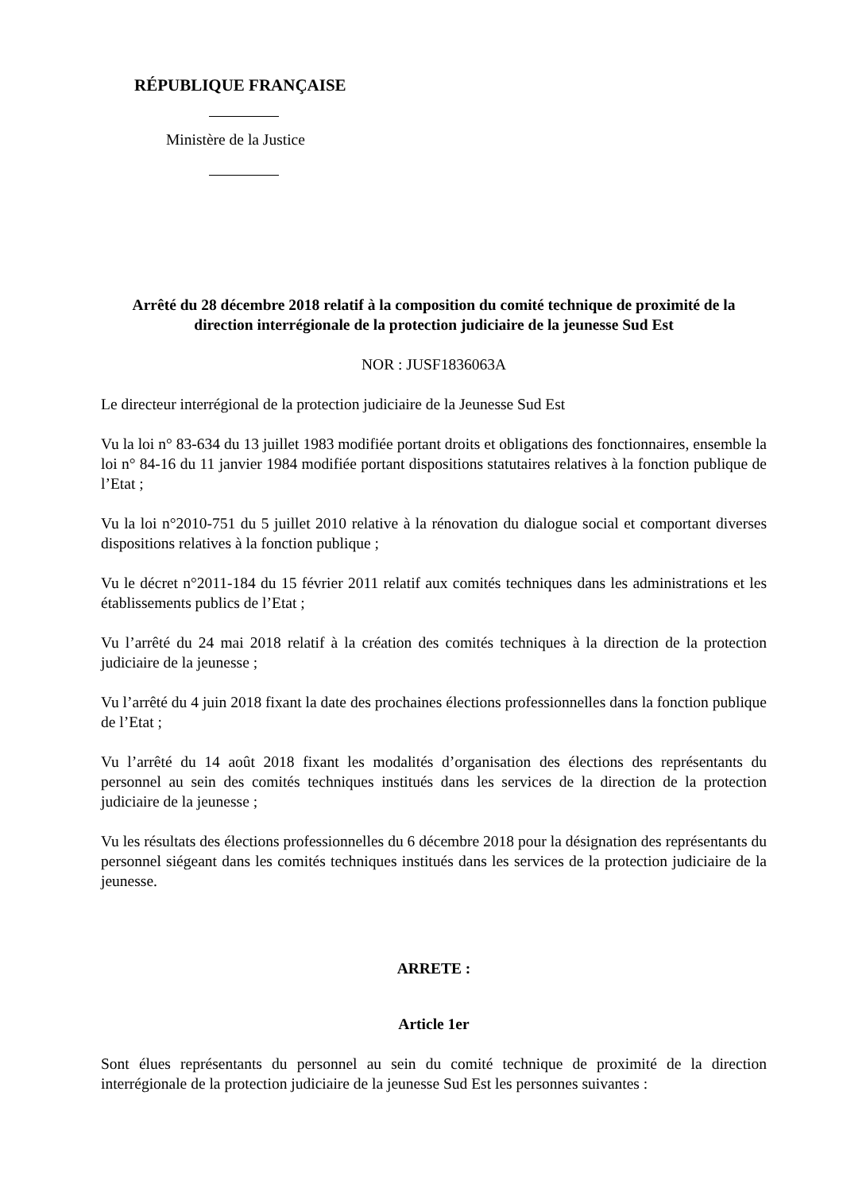RÉPUBLIQUE FRANÇAISE
Ministère de la Justice
Arrêté du 28 décembre 2018 relatif à la composition du comité technique de proximité de la direction interrégionale de la protection judiciaire de la jeunesse Sud Est
NOR : JUSF1836063A
Le directeur interrégional de la protection judiciaire de la Jeunesse Sud Est
Vu la loi n° 83-634 du 13 juillet 1983 modifiée portant droits et obligations des fonctionnaires, ensemble la loi n° 84-16 du 11 janvier 1984 modifiée portant dispositions statutaires relatives à la fonction publique de l’Etat ;
Vu la loi n°2010-751 du 5 juillet 2010 relative à la rénovation du dialogue social et comportant diverses dispositions relatives à la fonction publique ;
Vu le décret n°2011-184 du 15 février 2011 relatif aux comités techniques dans les administrations et les établissements publics de l’Etat ;
Vu l’arrêté du 24 mai 2018 relatif à la création des comités techniques à la direction de la protection judiciaire de la jeunesse ;
Vu l’arrêté du 4 juin 2018 fixant la date des prochaines élections professionnelles dans la fonction publique de l’Etat ;
Vu l’arrêté du 14 août 2018 fixant les modalités d’organisation des élections des représentants du personnel au sein des comités techniques institués dans les services de la direction de la protection judiciaire de la jeunesse ;
Vu les résultats des élections professionnelles du 6 décembre 2018 pour la désignation des représentants du personnel siégeant dans les comités techniques institués dans les services de la protection judiciaire de la jeunesse.
ARRETE :
Article 1er
Sont élues représentants du personnel au sein du comité technique de proximité de la direction interrégionale de la protection judiciaire de la jeunesse Sud Est les personnes suivantes :